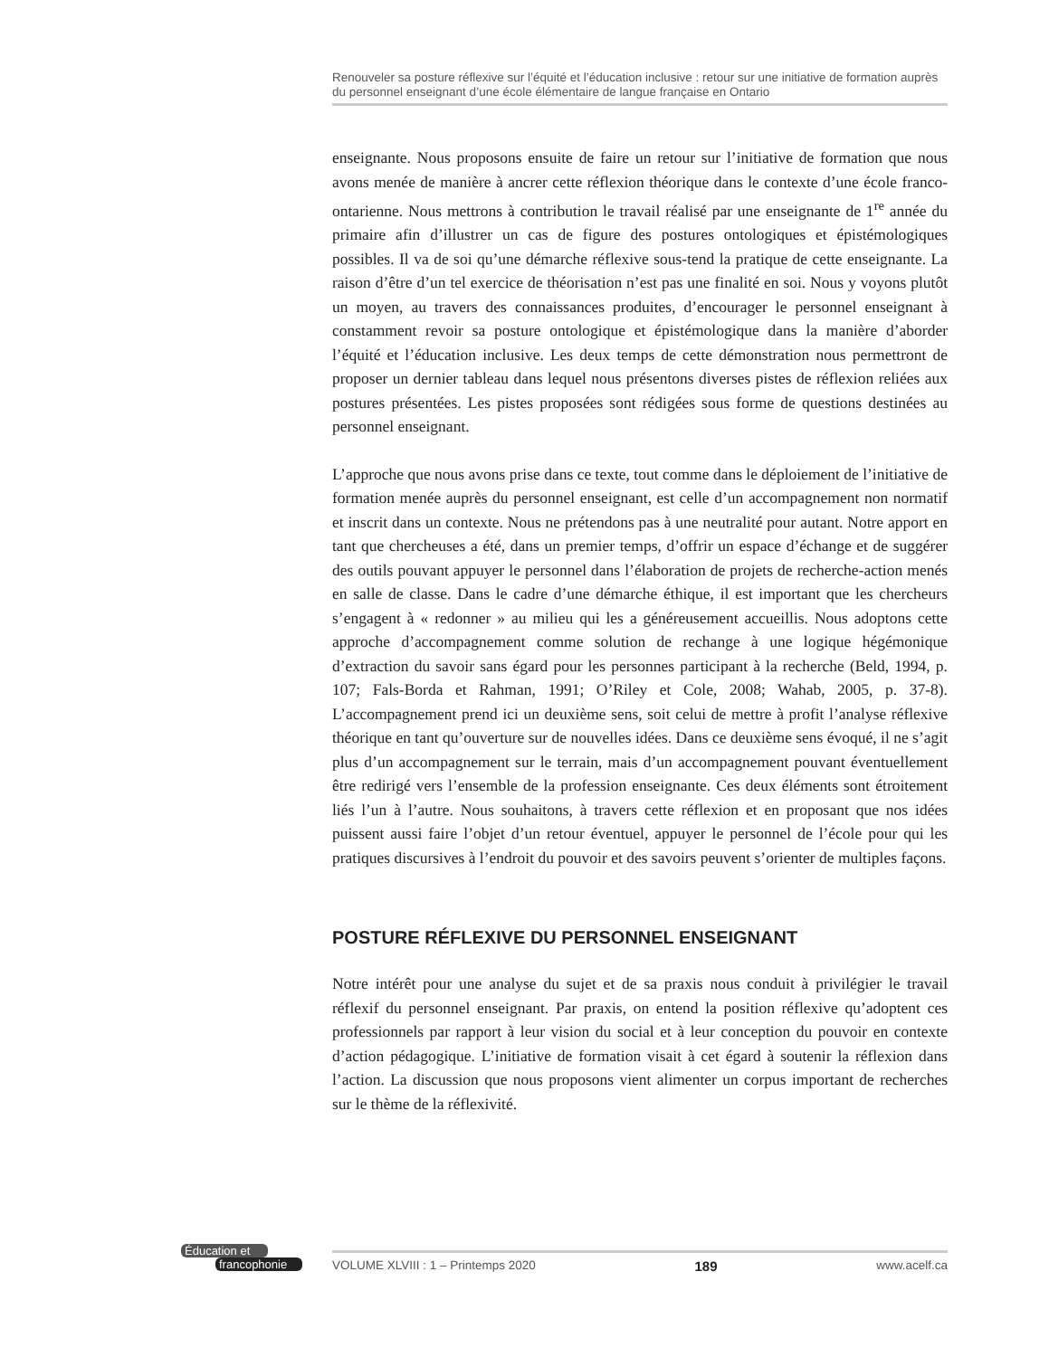Renouveler sa posture réflexive sur l’équité et l’éducation inclusive : retour sur une initiative de formation auprès du personnel enseignant d’une école élémentaire de langue française en Ontario
enseignante. Nous proposons ensuite de faire un retour sur l’initiative de formation que nous avons menée de manière à ancrer cette réflexion théorique dans le contexte d’une école franco-ontarienne. Nous mettrons à contribution le travail réalisé par une enseignante de 1<sup>re</sup> année du primaire afin d’illustrer un cas de figure des postures ontologiques et épistémologiques possibles. Il va de soi qu’une démarche réflexive sous-tend la pratique de cette enseignante. La raison d’être d’un tel exercice de théorisation n’est pas une finalité en soi. Nous y voyons plutôt un moyen, au travers des connaissances produites, d’encourager le personnel enseignant à constamment revoir sa posture ontologique et épistémologique dans la manière d’aborder l’équité et l’éducation inclusive. Les deux temps de cette démonstration nous permettront de proposer un dernier tableau dans lequel nous présentons diverses pistes de réflexion reliées aux postures présentées. Les pistes proposées sont rédigées sous forme de questions destinées au personnel enseignant.
L’approche que nous avons prise dans ce texte, tout comme dans le déploiement de l’initiative de formation menée auprès du personnel enseignant, est celle d’un accompagnement non normatif et inscrit dans un contexte. Nous ne prétendons pas à une neutralité pour autant. Notre apport en tant que chercheuses a été, dans un premier temps, d’offrir un espace d’échange et de suggérer des outils pouvant appuyer le personnel dans l’élaboration de projets de recherche-action menés en salle de classe. Dans le cadre d’une démarche éthique, il est important que les chercheurs s’engagent à « redonner » au milieu qui les a généreusement accueillis. Nous adoptons cette approche d’accompagnement comme solution de rechange à une logique hégémonique d’extraction du savoir sans égard pour les personnes participant à la recherche (Beld, 1994, p. 107; Fals-Borda et Rahman, 1991; O’Riley et Cole, 2008; Wahab, 2005, p. 37-8). L’accompagnement prend ici un deuxième sens, soit celui de mettre à profit l’analyse réflexive théorique en tant qu’ouverture sur de nouvelles idées. Dans ce deuxième sens évoqué, il ne s’agit plus d’un accompagnement sur le terrain, mais d’un accompagnement pouvant éventuellement être redirigé vers l’ensemble de la profession enseignante. Ces deux éléments sont étroitement liés l’un à l’autre. Nous souhaitons, à travers cette réflexion et en proposant que nos idées puissent aussi faire l’objet d’un retour éventuel, appuyer le personnel de l’école pour qui les pratiques discursives à l’endroit du pouvoir et des savoirs peuvent s’orienter de multiples façons.
POSTURE RÉFLEXIVE DU PERSONNEL ENSEIGNANT
Notre intérêt pour une analyse du sujet et de sa praxis nous conduit à privilégier le travail réflexif du personnel enseignant. Par praxis, on entend la position réflexive qu’adoptent ces professionnels par rapport à leur vision du social et à leur conception du pouvoir en contexte d’action pédagogique. L’initiative de formation visait à cet égard à soutenir la réflexion dans l’action. La discussion que nous proposons vient alimenter un corpus important de recherches sur le thème de la réflexivité.
Éducation et
francophonie
VOLUME XLVIII : 1 – Printemps 2020 189 www.acelf.ca